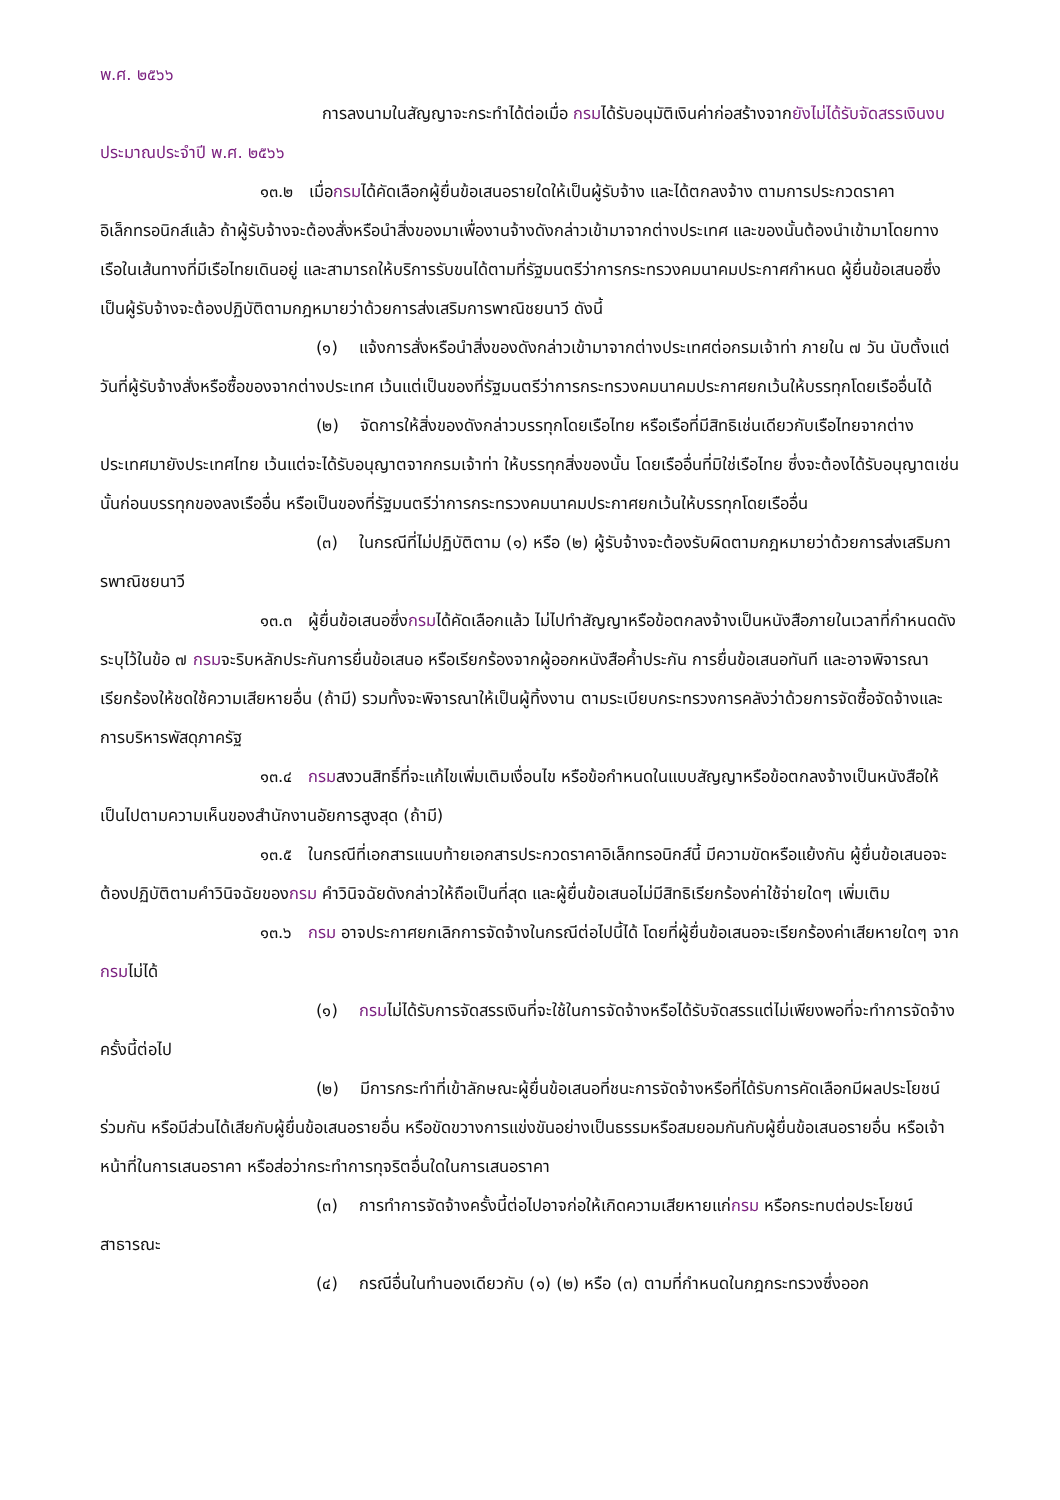พ.ศ. ๒๕๖๖
การลงนามในสัญญาจะกระทำได้ต่อเมื่อ กรมได้รับอนุมัติเงินค่าก่อสร้างจากยังไม่ได้รับจัดสรรเงินงบประมาณประจำปี พ.ศ. ๒๕๖๖
๑๓.๒ เมื่อกรมได้คัดเลือกผู้ยื่นข้อเสนอรายใดให้เป็นผู้รับจ้าง และได้ตกลงจ้าง ตามการประกวดราคาอิเล็กทรอนิกส์แล้ว ถ้าผู้รับจ้างจะต้องสั่งหรือนำสิ่งของมาเพื่องานจ้างดังกล่าวเข้ามาจากต่างประเทศ และของนั้นต้องนำเข้ามาโดยทางเรือในเส้นทางที่มีเรือไทยเดินอยู่ และสามารถให้บริการรับขนได้ตามที่รัฐมนตรีว่าการกระทรวงคมนาคมประกาศกำหนด ผู้ยื่นข้อเสนอซึ่งเป็นผู้รับจ้างจะต้องปฏิบัติตามกฎหมายว่าด้วยการส่งเสริมการพาณิชยนาวี ดังนี้
(๑) แจ้งการสั่งหรือนำสิ่งของดังกล่าวเข้ามาจากต่างประเทศต่อกรมเจ้าท่า ภายใน ๗ วัน นับตั้งแต่วันที่ผู้รับจ้างสั่งหรือซื้อของจากต่างประเทศ เว้นแต่เป็นของที่รัฐมนตรีว่าการกระทรวงคมนาคมประกาศยกเว้นให้บรรทุกโดยเรืออื่นได้
(๒) จัดการให้สิ่งของดังกล่าวบรรทุกโดยเรือไทย หรือเรือที่มีสิทธิเช่นเดียวกับเรือไทยจากต่างประเทศมายังประเทศไทย เว้นแต่จะได้รับอนุญาตจากกรมเจ้าท่า ให้บรรทุกสิ่งของนั้น โดยเรืออื่นที่มิใช่เรือไทย ซึ่งจะต้องได้รับอนุญาตเช่นนั้นก่อนบรรทุกของลงเรืออื่น หรือเป็นของที่รัฐมนตรีว่าการกระทรวงคมนาคมประกาศยกเว้นให้บรรทุกโดยเรืออื่น
(๓) ในกรณีที่ไม่ปฏิบัติตาม (๑) หรือ (๒) ผู้รับจ้างจะต้องรับผิดตามกฎหมายว่าด้วยการส่งเสริมการพาณิชยนาวี
๑๓.๓ ผู้ยื่นข้อเสนอซึ่งกรมได้คัดเลือกแล้ว ไม่ไปทำสัญญาหรือข้อตกลงจ้างเป็นหนังสือภายในเวลาที่กำหนดดังระบุไว้ในข้อ ๗ กรมจะริบหลักประกันการยื่นข้อเสนอ หรือเรียกร้องจากผู้ออกหนังสือค้ำประกัน การยื่นข้อเสนอทันที และอาจพิจารณาเรียกร้องให้ชดใช้ความเสียหายอื่น (ถ้ามี) รวมทั้งจะพิจารณาให้เป็นผู้ทิ้งงาน ตามระเบียบกระทรวงการคลังว่าด้วยการจัดซื้อจัดจ้างและการบริหารพัสดุภาครัฐ
๑๓.๔ กรมสงวนสิทธิ์ที่จะแก้ไขเพิ่มเติมเงื่อนไข หรือข้อกำหนดในแบบสัญญาหรือข้อตกลงจ้างเป็นหนังสือให้เป็นไปตามความเห็นของสำนักงานอัยการสูงสุด (ถ้ามี)
๑๓.๕ ในกรณีที่เอกสารแนบท้ายเอกสารประกวดราคาอิเล็กทรอนิกส์นี้ มีความขัดหรือแย้งกัน ผู้ยื่นข้อเสนอจะต้องปฏิบัติตามคำวินิจฉัยของกรม คำวินิจฉัยดังกล่าวให้ถือเป็นที่สุด และผู้ยื่นข้อเสนอไม่มีสิทธิเรียกร้องค่าใช้จ่ายใดๆ เพิ่มเติม
๑๓.๖ กรม อาจประกาศยกเลิกการจัดจ้างในกรณีต่อไปนี้ได้ โดยที่ผู้ยื่นข้อเสนอจะเรียกร้องค่าเสียหายใดๆ จากกรมไม่ได้
(๑) กรมไม่ได้รับการจัดสรรเงินที่จะใช้ในการจัดจ้างหรือได้รับจัดสรรแต่ไม่เพียงพอที่จะทำการจัดจ้างครั้งนี้ต่อไป
(๒) มีการกระทำที่เข้าลักษณะผู้ยื่นข้อเสนอที่ชนะการจัดจ้างหรือที่ได้รับการคัดเลือกมีผลประโยชน์ร่วมกัน หรือมีส่วนได้เสียกับผู้ยื่นข้อเสนอรายอื่น หรือขัดขวางการแข่งขันอย่างเป็นธรรมหรือสมยอมกันกับผู้ยื่นข้อเสนอรายอื่น หรือเจ้าหน้าที่ในการเสนอราคา หรือส่อว่ากระทำการทุจริตอื่นใดในการเสนอราคา
(๓) การทำการจัดจ้างครั้งนี้ต่อไปอาจก่อให้เกิดความเสียหายแก่กรม หรือกระทบต่อประโยชน์สาธารณะ
(๔) กรณีอื่นในทำนองเดียวกับ (๑) (๒) หรือ (๓) ตามที่กำหนดในกฎกระทรวงซึ่งออก